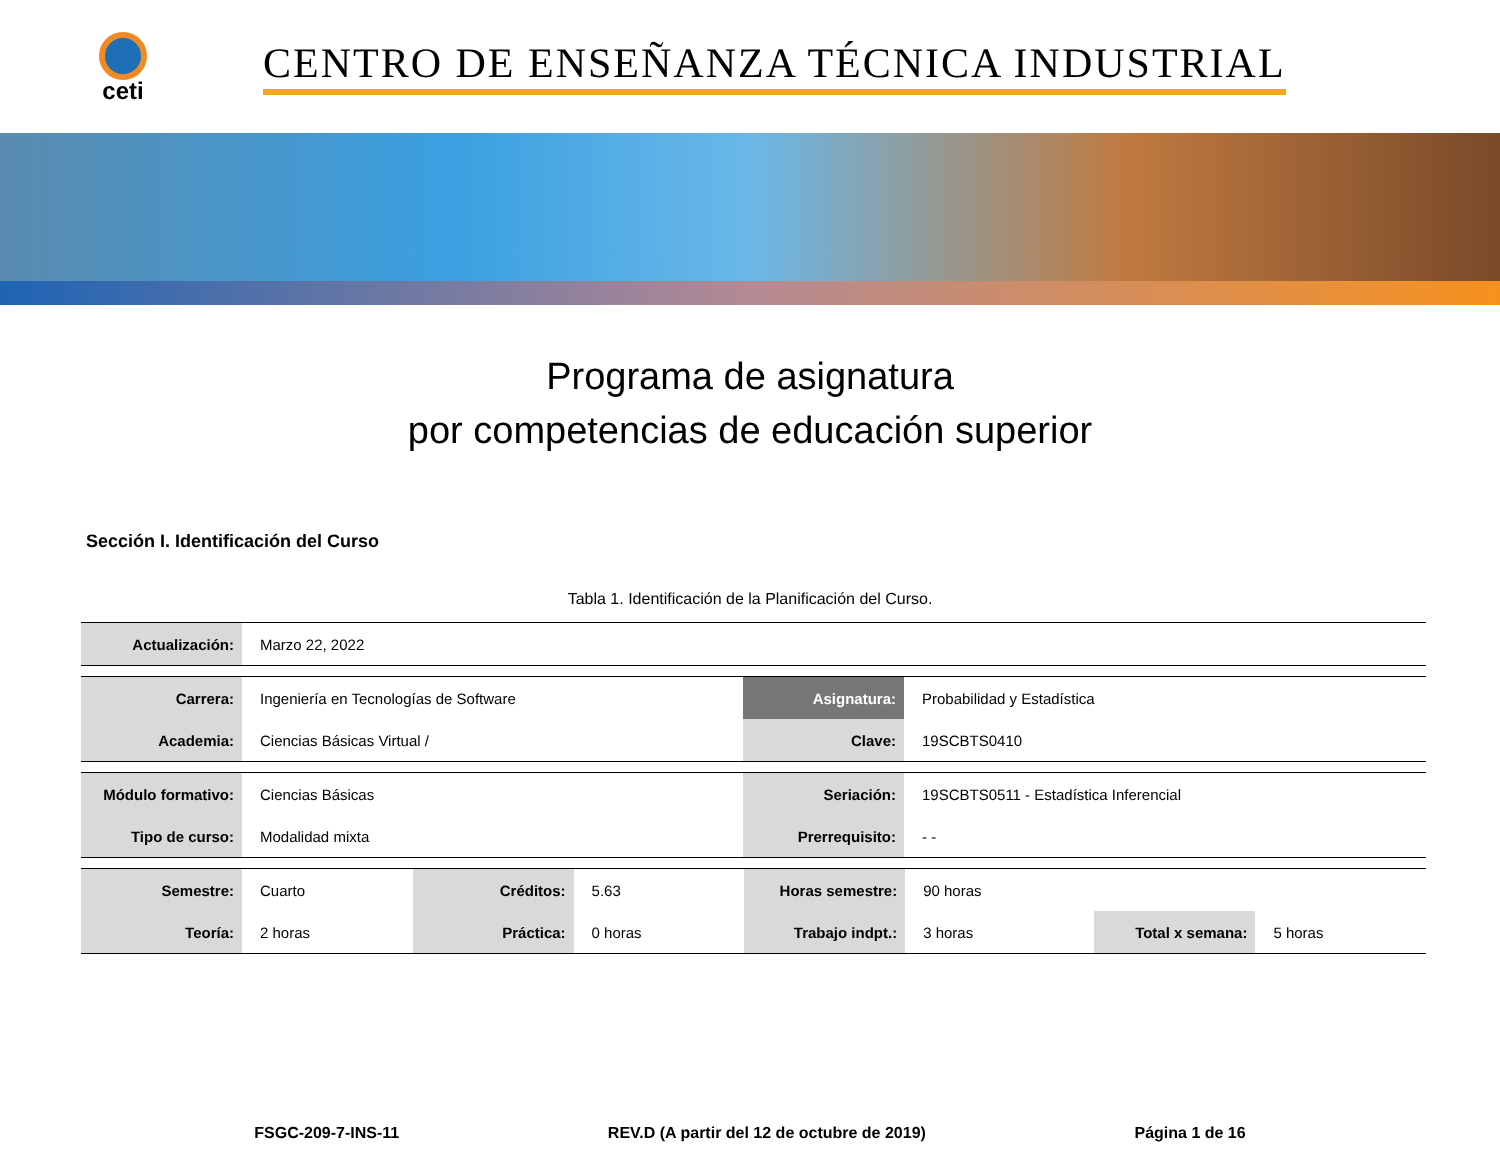ceti
CENTRO DE ENSEÑANZA TÉCNICA INDUSTRIAL
Programa de asignatura
por competencias de educación superior
Sección I. Identificación del Curso
Tabla 1. Identificación de la Planificación del Curso.
| Actualización: | Marzo 22, 2022 |
| Carrera: | Ingeniería en Tecnologías de Software | Asignatura: | Probabilidad y Estadística |
| Academia: | Ciencias Básicas Virtual / | Clave: | 19SCBTS0410 |
| Módulo formativo: | Ciencias Básicas | Seriación: | 19SCBTS0511 - Estadística Inferencial |
| Tipo de curso: | Modalidad mixta | Prerrequisito: | - - |
| Semestre: | Cuarto | Créditos: | 5.63 | Horas semestre: | 90 horas | | |
| Teoría: | 2 horas | Práctica: | 0 horas | Trabajo indpt.: | 3 horas | Total x semana: | 5 horas |
FSGC-209-7-INS-11 REV.D (A partir del 12 de octubre de 2019) Página 1 de 16